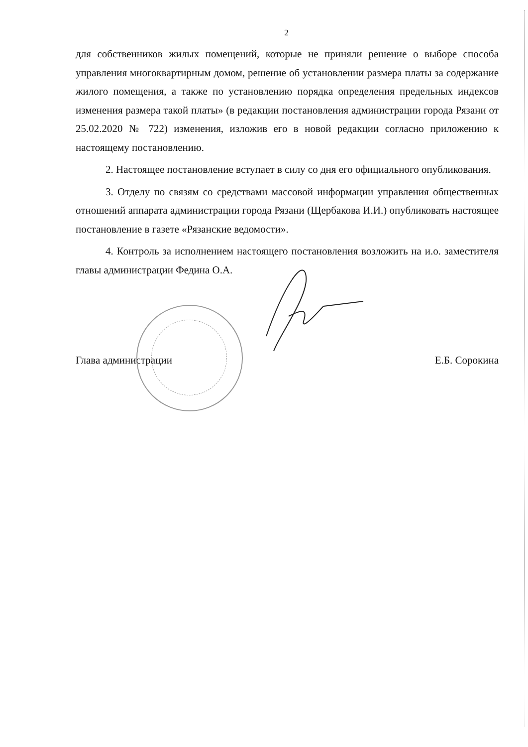2
для собственников жилых помещений, которые не приняли решение о выборе способа управления многоквартирным домом, решение об установлении размера платы за содержание жилого помещения, а также по установлению порядка определения предельных индексов изменения размера такой платы» (в редакции постановления администрации города Рязани от 25.02.2020 № 722) изменения, изложив его в новой редакции согласно приложению к настоящему постановлению.
2. Настоящее постановление вступает в силу со дня его официального опубликования.
3. Отделу по связям со средствами массовой информации управления общественных отношений аппарата администрации города Рязани (Щербакова И.И.) опубликовать настоящее постановление в газете «Рязанские ведомости».
4. Контроль за исполнением настоящего постановления возложить на и.о. заместителя главы администрации Федина О.А.
Глава администрации Е.Б. Сорокина